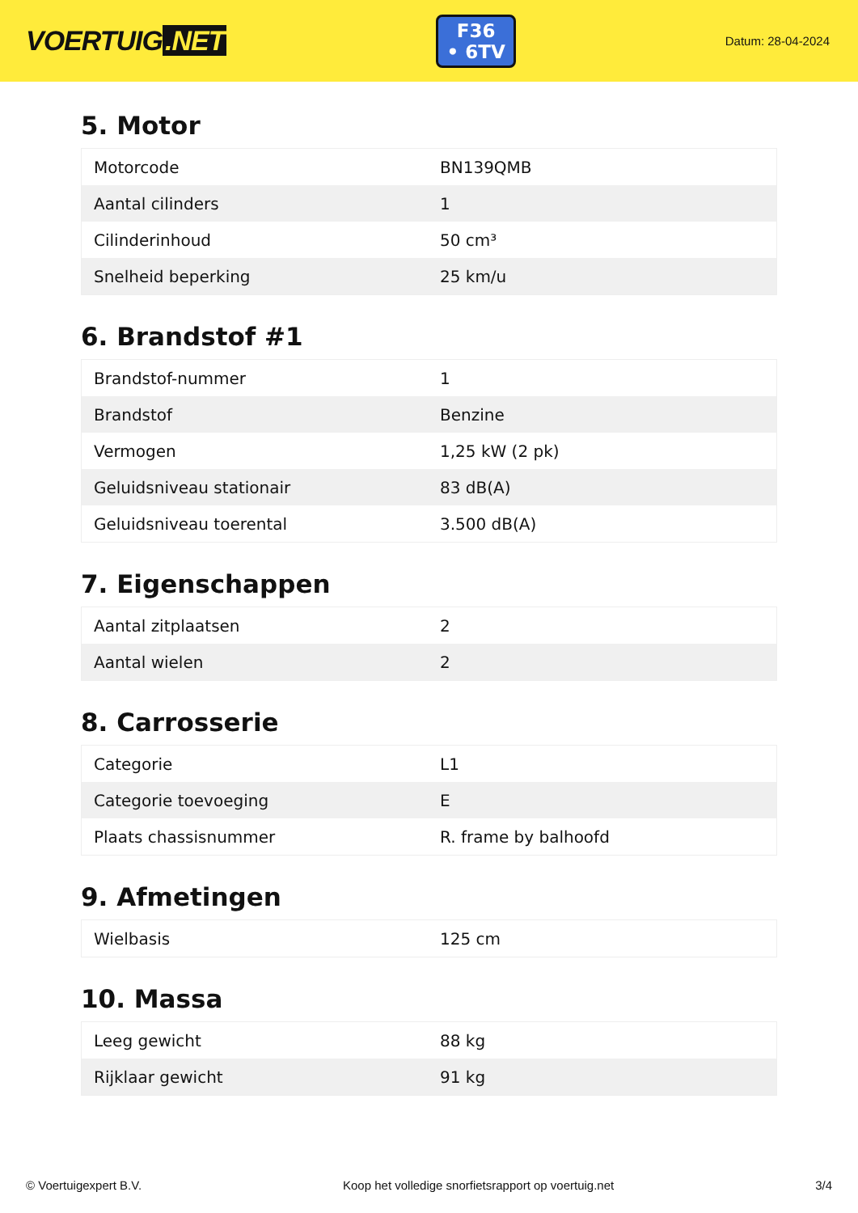VOERTUIG.NET
F36
• 6TV
Datum: 28-04-2024
5. Motor
| Motorcode | BN139QMB |
| Aantal cilinders | 1 |
| Cilinderinhoud | 50 cm³ |
| Snelheid beperking | 25 km/u |
6. Brandstof #1
| Brandstof-nummer | 1 |
| Brandstof | Benzine |
| Vermogen | 1,25 kW (2 pk) |
| Geluidsniveau stationair | 83 dB(A) |
| Geluidsniveau toerental | 3.500 dB(A) |
7. Eigenschappen
| Aantal zitplaatsen | 2 |
| Aantal wielen | 2 |
8. Carrosserie
| Categorie | L1 |
| Categorie toevoeging | E |
| Plaats chassisnummer | R. frame by balhoofd |
9. Afmetingen
| Wielbasis | 125 cm |
10. Massa
| Leeg gewicht | 88 kg |
| Rijklaar gewicht | 91 kg |
© Voertuigexpert B.V. Koop het volledige snorfietsrapport op voertuig.net 3/4